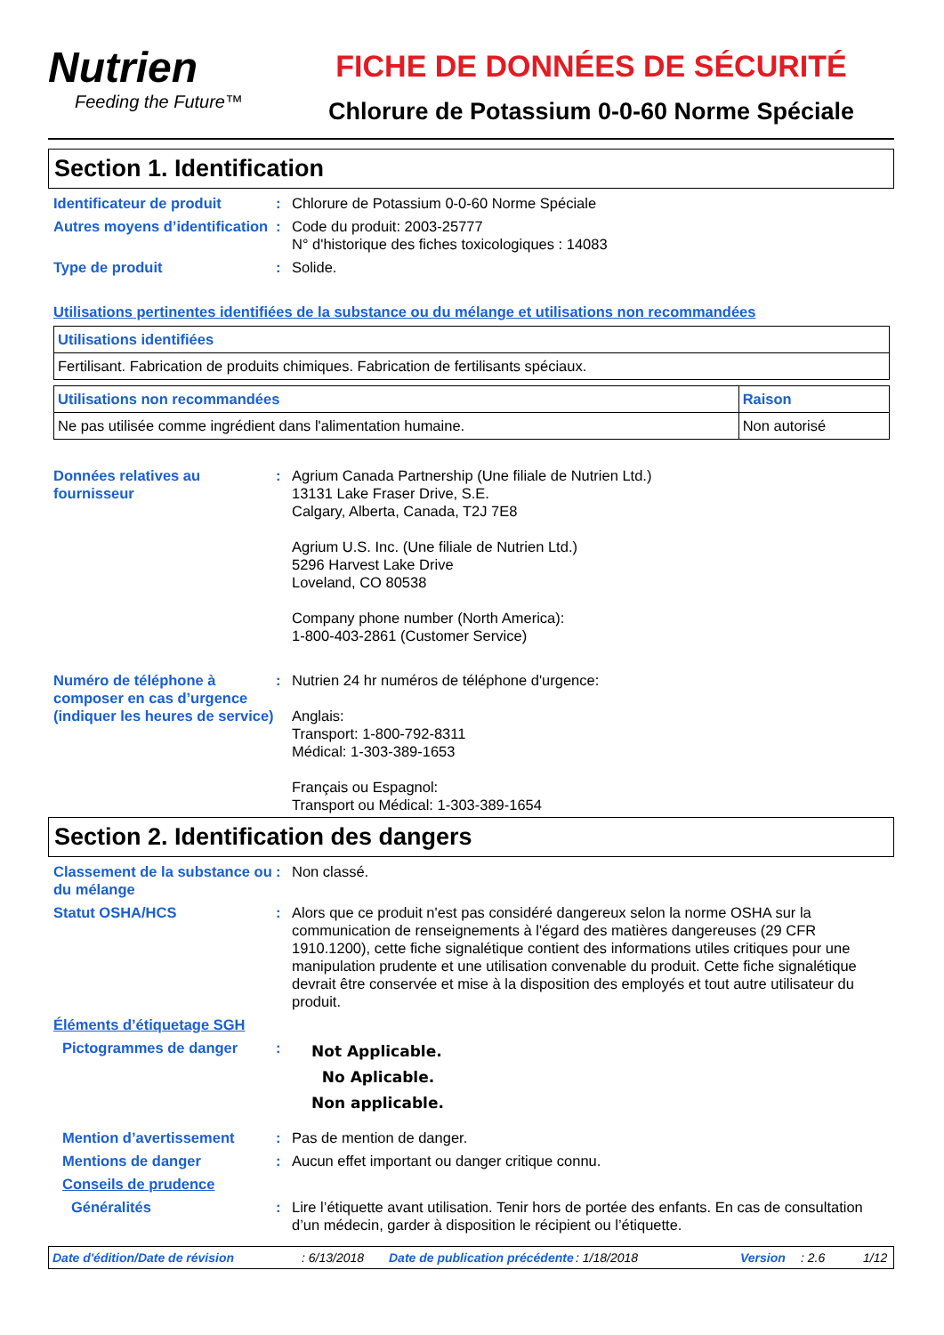Nutrien
Feeding the Future™
FICHE DE DONNÉES DE SÉCURITÉ
Chlorure de Potassium 0-0-60 Norme Spéciale
Section 1. Identification
Identificateur de produit : Chlorure de Potassium 0-0-60 Norme Spéciale
Autres moyens d’identification
: Code du produit: 2003-25777
N° d'historique des fiches toxicologiques : 14083
Type de produit : Solide.
Utilisations pertinentes identifiées de la substance ou du mélange et utilisations non recommandées
| Utilisations identifiées |
| Fertilisant. Fabrication de produits chimiques. Fabrication de fertilisants spéciaux. |
| Utilisations non recommandées | Raison |
| Ne pas utilisée comme ingrédient dans l'alimentation humaine. | Non autorisé |
Données relatives au fournisseur
: Agrium Canada Partnership (Une filiale de Nutrien Ltd.)
13131 Lake Fraser Drive, S.E.
Calgary, Alberta, Canada, T2J 7E8
Agrium U.S. Inc. (Une filiale de Nutrien Ltd.)
5296 Harvest Lake Drive
Loveland, CO 80538
Company phone number (North America):
1-800-403-2861 (Customer Service)
Numéro de téléphone à composer en cas d’urgence (indiquer les heures de service)
: Nutrien 24 hr numéros de téléphone d'urgence:
Anglais:
Transport: 1-800-792-8311
Médical: 1-303-389-1653
Français ou Espagnol:
Transport ou Médical: 1-303-389-1654
Section 2. Identification des dangers
Classement de la substance ou du mélange
: Non classé.
Statut OSHA/HCS : Alors que ce produit n'est pas considéré dangereux selon la norme OSHA sur la communication de renseignements à l'égard des matières dangereuses (29 CFR 1910.1200), cette fiche signalétique contient des informations utiles critiques pour une manipulation prudente et une utilisation convenable du produit. Cette fiche signalétique devrait être conservée et mise à la disposition des employés et tout autre utilisateur du produit.
Éléments d’étiquetage SGH
Pictogrammes de danger :
Not Applicable.
No Aplicable.
Non applicable.
Mention d’avertissement : Pas de mention de danger.
Mentions de danger : Aucun effet important ou danger critique connu.
Conseils de prudence
Généralités : Lire l’étiquette avant utilisation. Tenir hors de portée des enfants. En cas de consultation d’un médecin, garder à disposition le récipient ou l’étiquette.
Date d'édition/Date de révision: 6/13/2018 Date de publication précédente: 1/18/2018 Version: 2.6 1/12